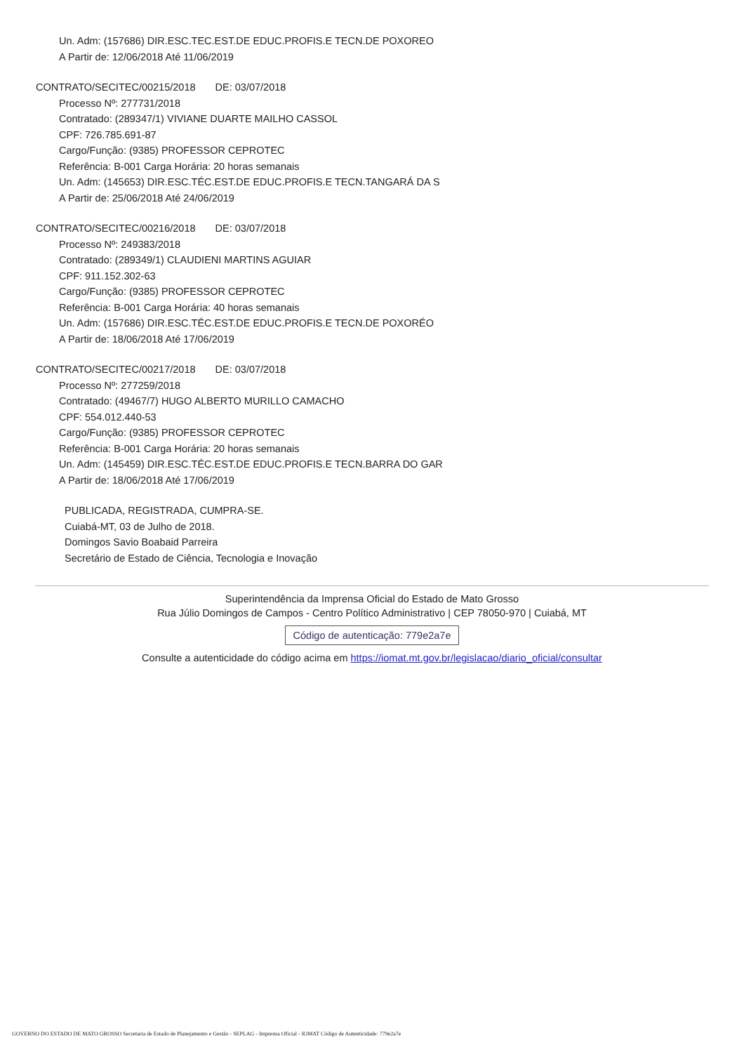Un. Adm: (157686) DIR.ESC.TEC.EST.DE EDUC.PROFIS.E TECN.DE POXOREO
A Partir de: 12/06/2018 Até 11/06/2019
CONTRATO/SECITEC/00215/2018 DE: 03/07/2018
Processo Nº: 277731/2018
Contratado: (289347/1) VIVIANE DUARTE MAILHO CASSOL
CPF: 726.785.691-87
Cargo/Função: (9385) PROFESSOR CEPROTEC
Referência: B-001 Carga Horária: 20 horas semanais
Un. Adm: (145653) DIR.ESC.TÉC.EST.DE EDUC.PROFIS.E TECN.TANGARÁ DA S
A Partir de: 25/06/2018 Até 24/06/2019
CONTRATO/SECITEC/00216/2018 DE: 03/07/2018
Processo Nº: 249383/2018
Contratado: (289349/1) CLAUDIENI MARTINS AGUIAR
CPF: 911.152.302-63
Cargo/Função: (9385) PROFESSOR CEPROTEC
Referência: B-001 Carga Horária: 40 horas semanais
Un. Adm: (157686) DIR.ESC.TÉC.EST.DE EDUC.PROFIS.E TECN.DE POXORÉO
A Partir de: 18/06/2018 Até 17/06/2019
CONTRATO/SECITEC/00217/2018 DE: 03/07/2018
Processo Nº: 277259/2018
Contratado: (49467/7) HUGO ALBERTO MURILLO CAMACHO
CPF: 554.012.440-53
Cargo/Função: (9385) PROFESSOR CEPROTEC
Referência: B-001 Carga Horária: 20 horas semanais
Un. Adm: (145459) DIR.ESC.TÉC.EST.DE EDUC.PROFIS.E TECN.BARRA DO GAR
A Partir de: 18/06/2018 Até 17/06/2019
PUBLICADA, REGISTRADA, CUMPRA-SE.
Cuiabá-MT, 03 de Julho de 2018.
Domingos Savio Boabaid Parreira
Secretário de Estado de Ciência, Tecnologia e Inovação
Superintendência da Imprensa Oficial do Estado de Mato Grosso
Rua Júlio Domingos de Campos - Centro Político Administrativo | CEP 78050-970 | Cuiabá, MT
Código de autenticação: 779e2a7e
Consulte a autenticidade do código acima em https://iomat.mt.gov.br/legislacao/diario_oficial/consultar
GOVERNO DO ESTADO DE MATO GROSSO Secretaria de Estado de Planejamento e Gestão - SEPLAG - Imprensa Oficial - IOMAT Código de Autenticidade: 779e2a7e